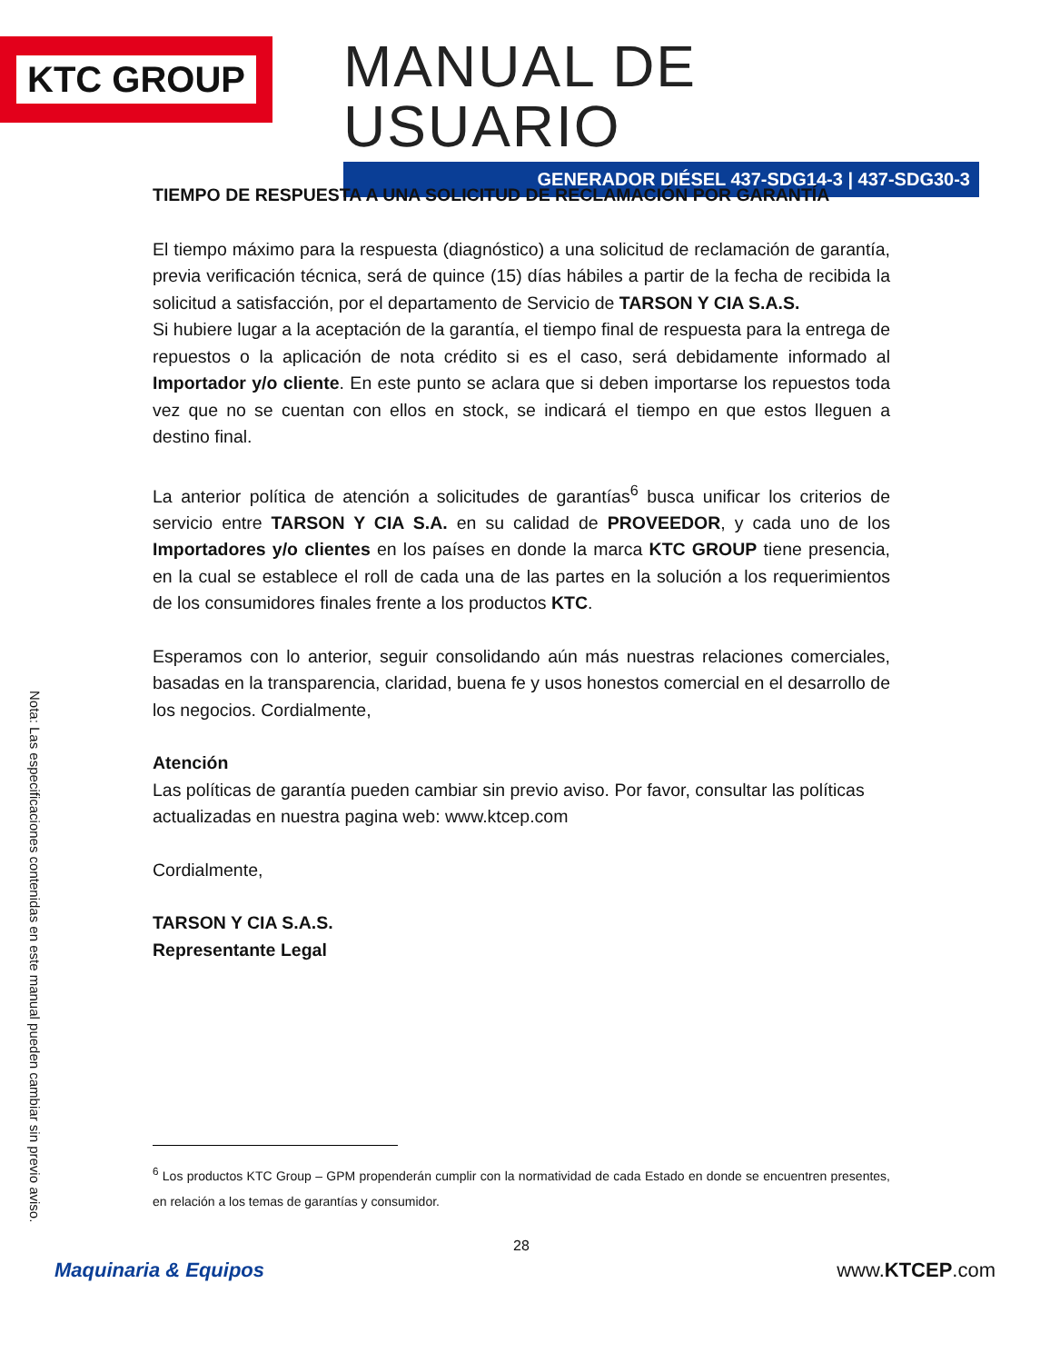KTC GROUP
MANUAL DE USUARIO
GENERADOR DIÉSEL 437-SDG14-3 | 437-SDG30-3
Nota: Las especificaciones contenidas en este manual pueden cambiar sin previo aviso.
TIEMPO DE RESPUESTA A UNA SOLICITUD DE RECLAMACIÓN POR GARANTÍA
El tiempo máximo para la respuesta (diagnóstico) a una solicitud de reclamación de garantía, previa verificación técnica, será de quince (15) días hábiles a partir de la fecha de recibida la solicitud a satisfacción, por el departamento de Servicio de TARSON Y CIA S.A.S.
Si hubiere lugar a la aceptación de la garantía, el tiempo final de respuesta para la entrega de repuestos o la aplicación de nota crédito si es el caso, será debidamente informado al Importador y/o cliente. En este punto se aclara que si deben importarse los repuestos toda vez que no se cuentan con ellos en stock, se indicará el tiempo en que estos lleguen a destino final.
La anterior política de atención a solicitudes de garantías<sup>6</sup> busca unificar los criterios de servicio entre TARSON Y CIA S.A. en su calidad de PROVEEDOR, y cada uno de los Importadores y/o clientes en los países en donde la marca KTC GROUP tiene presencia, en la cual se establece el roll de cada una de las partes en la solución a los requerimientos de los consumidores finales frente a los productos KTC.
Esperamos con lo anterior, seguir consolidando aún más nuestras relaciones comerciales, basadas en la transparencia, claridad, buena fe y usos honestos comercial en el desarrollo de los negocios. Cordialmente,
Atención
Las políticas de garantía pueden cambiar sin previo aviso. Por favor, consultar las políticas actualizadas en nuestra pagina web: www.ktcep.com
Cordialmente,
TARSON Y CIA S.A.S.
Representante Legal
<sup>6</sup> Los productos KTC Group – GPM propenderán cumplir con la normatividad de cada Estado en donde se encuentren presentes, en relación a los temas de garantías y consumidor.
28
Maquinaria & Equipos www.KTCEP.com